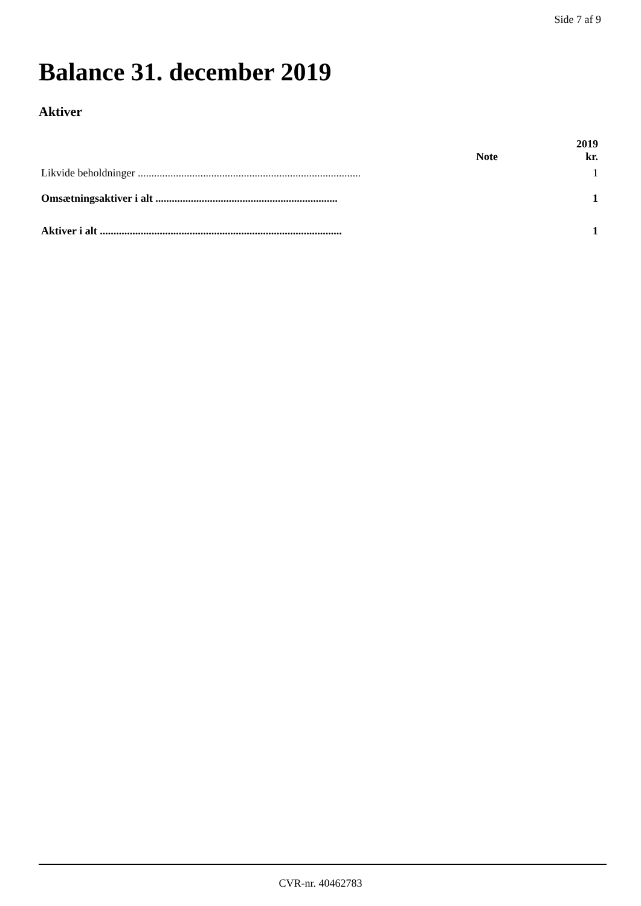Side 7 af 9
Balance 31. december 2019
Aktiver
| | Note | 2019 kr. |
| --- | --- | --- |
| Likvide beholdninger .................................................................................. | | 1 |
| Omsætningsaktiver i alt ................................................................... | | 1 |
| Aktiver i alt ......................................................................................... | | 1 |
CVR-nr. 40462783